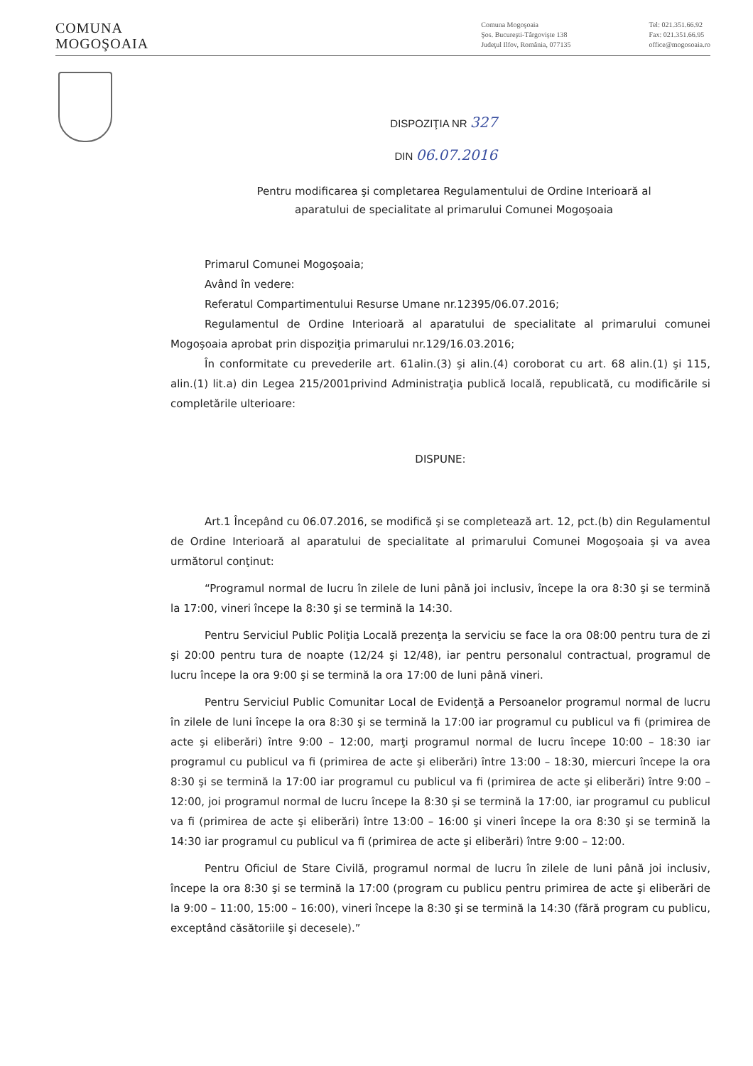COMUNA
MOGOŞOAIA
Comuna Mogoşoaia
Şos. Bucureşti-Târgovişte 138
Judeţul Ilfov, România, 077135
Tel: 021.351.66.92
Fax: 021.351.66.95
office@mogosoaia.ro
DISPOZIŢIA NR 327
DIN 06.07.2016
Pentru modificarea şi completarea Regulamentului de Ordine Interioară al
aparatului de specialitate al primarului Comunei Mogoşoaia
Primarul Comunei Mogoşoaia;
Având în vedere:
Referatul Compartimentului Resurse Umane nr.12395/06.07.2016;
Regulamentul de Ordine Interioară al aparatului de specialitate al primarului comunei Mogoşoaia aprobat prin dispoziţia primarului nr.129/16.03.2016;
În conformitate cu prevederile art. 61alin.(3) şi alin.(4) coroborat cu art. 68 alin.(1) şi 115, alin.(1) lit.a) din Legea 215/2001privind Administraţia publică locală, republicată, cu modificările si completările ulterioare:
DISPUNE:
Art.1 Începând cu 06.07.2016, se modifică şi se completează art. 12, pct.(b) din Regulamentul de Ordine Interioară al aparatului de specialitate al primarului Comunei Mogoşoaia şi va avea următorul conţinut:
“Programul normal de lucru în zilele de luni până joi inclusiv, începe la ora 8:30 şi se termină la 17:00, vineri începe la 8:30 şi se termină la 14:30.
Pentru Serviciul Public Poliţia Locală prezenţa la serviciu se face la ora 08:00 pentru tura de zi şi 20:00 pentru tura de noapte (12/24 şi 12/48), iar pentru personalul contractual, programul de lucru începe la ora 9:00 şi se termină la ora 17:00 de luni până vineri.
Pentru Serviciul Public Comunitar Local de Evidenţă a Persoanelor programul normal de lucru în zilele de luni începe la ora 8:30 şi se termină la 17:00 iar programul cu publicul va fi (primirea de acte şi eliberări) între 9:00 – 12:00, marţi programul normal de lucru începe 10:00 – 18:30 iar programul cu publicul va fi (primirea de acte şi eliberări) între 13:00 – 18:30, miercuri începe la ora 8:30 şi se termină la 17:00 iar programul cu publicul va fi (primirea de acte şi eliberări) între 9:00 – 12:00, joi programul normal de lucru începe la 8:30 şi se termină la 17:00, iar programul cu publicul va fi (primirea de acte şi eliberări) între 13:00 – 16:00 şi vineri începe la ora 8:30 şi se termină la 14:30 iar programul cu publicul va fi (primirea de acte şi eliberări) între 9:00 – 12:00.
Pentru Oficiul de Stare Civilă, programul normal de lucru în zilele de luni până joi inclusiv, începe la ora 8:30 şi se termină la 17:00 (program cu publicu pentru primirea de acte şi eliberări de la 9:00 – 11:00, 15:00 – 16:00), vineri începe la 8:30 şi se termină la 14:30 (fără program cu publicu, exceptând căsătoriile şi decesele).”